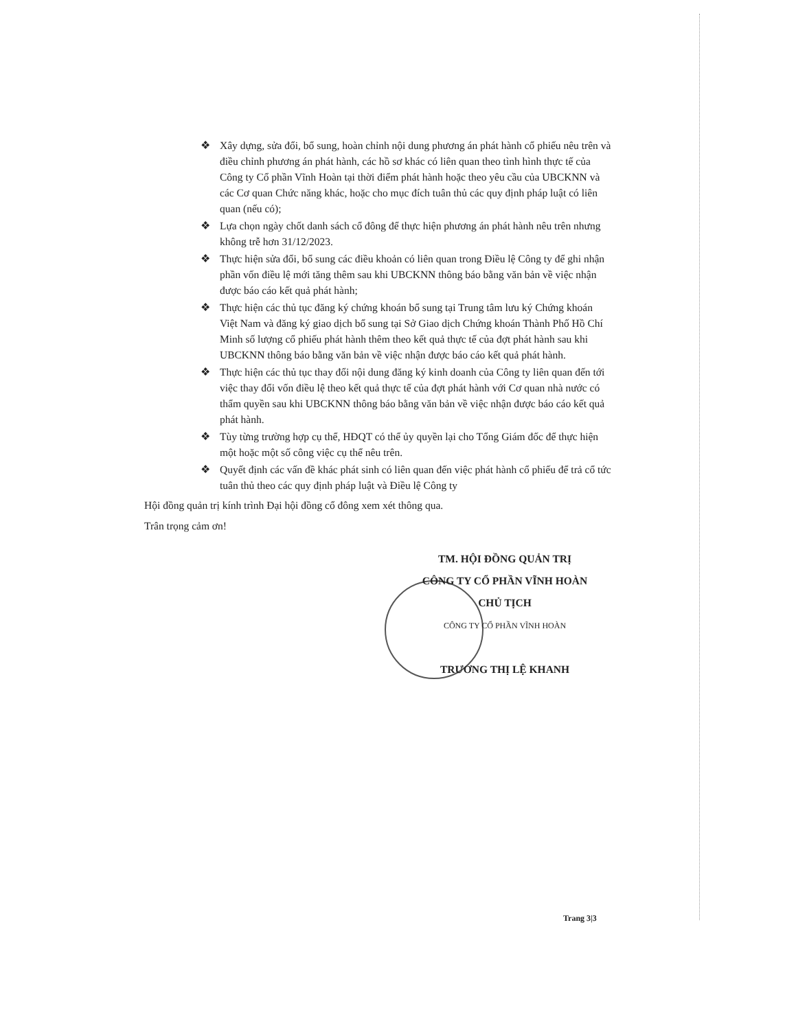❖ Xây dựng, sửa đổi, bổ sung, hoàn chỉnh nội dung phương án phát hành cổ phiếu nêu trên và điều chỉnh phương án phát hành, các hồ sơ khác có liên quan theo tình hình thực tế của Công ty Cổ phần Vĩnh Hoàn tại thời điểm phát hành hoặc theo yêu cầu của UBCKNN và các Cơ quan Chức năng khác, hoặc cho mục đích tuân thủ các quy định pháp luật có liên quan (nếu có);
❖ Lựa chọn ngày chốt danh sách cổ đông để thực hiện phương án phát hành nêu trên nhưng không trễ hơn 31/12/2023.
❖ Thực hiện sửa đổi, bổ sung các điều khoản có liên quan trong Điều lệ Công ty để ghi nhận phần vốn điều lệ mới tăng thêm sau khi UBCKNN thông báo bằng văn bản về việc nhận được báo cáo kết quả phát hành;
❖ Thực hiện các thủ tục đăng ký chứng khoán bổ sung tại Trung tâm lưu ký Chứng khoán Việt Nam và đăng ký giao dịch bổ sung tại Sở Giao dịch Chứng khoán Thành Phố Hồ Chí Minh số lượng cổ phiếu phát hành thêm theo kết quả thực tế của đợt phát hành sau khi UBCKNN thông báo bằng văn bản về việc nhận được báo cáo kết quả phát hành.
❖ Thực hiện các thủ tục thay đổi nội dung đăng ký kinh doanh của Công ty liên quan đến tới việc thay đổi vốn điều lệ theo kết quả thực tế của đợt phát hành với Cơ quan nhà nước có thẩm quyền sau khi UBCKNN thông báo bằng văn bản về việc nhận được báo cáo kết quả phát hành.
❖ Tùy từng trường hợp cụ thể, HĐQT có thể ủy quyền lại cho Tổng Giám đốc để thực hiện một hoặc một số công việc cụ thể nêu trên.
❖ Quyết định các vấn đề khác phát sinh có liên quan đến việc phát hành cổ phiếu để trả cổ tức tuân thủ theo các quy định pháp luật và Điều lệ Công ty
Hội đồng quản trị kính trình Đại hội đồng cổ đông xem xét thông qua.
Trân trọng cảm ơn!
TM. HỘI ĐỒNG QUẢN TRỊ
CÔNG TY CỔ PHẦN VĨNH HOÀN
CHỦ TỊCH
CÔNG TY CỔ PHẦN VĨNH HOÀN
TRƯƠNG THỊ LỆ KHANH
Trang 3|3